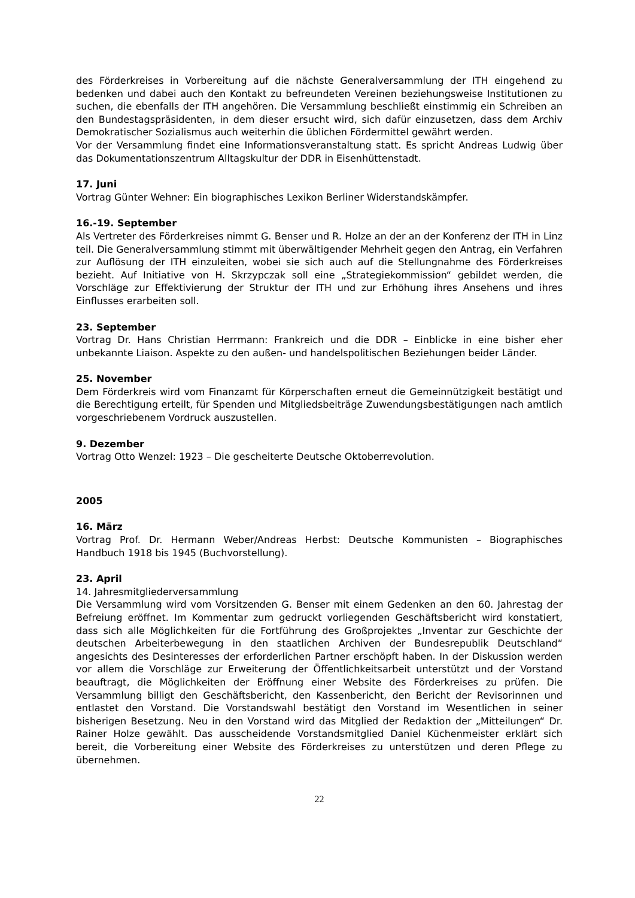des Förderkreises in Vorbereitung auf die nächste Generalversammlung der ITH eingehend zu bedenken und dabei auch den Kontakt zu befreundeten Vereinen beziehungsweise Institutionen zu suchen, die ebenfalls der ITH angehören. Die Versammlung beschließt einstimmig ein Schreiben an den Bundestagspräsidenten, in dem dieser ersucht wird, sich dafür einzusetzen, dass dem Archiv Demokratischer Sozialismus auch weiterhin die üblichen Fördermittel gewährt werden.
Vor der Versammlung findet eine Informationsveranstaltung statt. Es spricht Andreas Ludwig über das Dokumentationszentrum Alltagskultur der DDR in Eisenhüttenstadt.
17. Juni
Vortrag Günter Wehner: Ein biographisches Lexikon Berliner Widerstandskämpfer.
16.-19. September
Als Vertreter des Förderkreises nimmt G. Benser und R. Holze an der an der Konferenz der ITH in Linz teil. Die Generalversammlung stimmt mit überwältigender Mehrheit gegen den Antrag, ein Verfahren zur Auflösung der ITH einzuleiten, wobei sie sich auch auf die Stellungnahme des Förderkreises bezieht. Auf Initiative von H. Skrzypczak soll eine „Strategiekommission“ gebildet werden, die Vorschläge zur Effektivierung der Struktur der ITH und zur Erhöhung ihres Ansehens und ihres Einflusses erarbeiten soll.
23. September
Vortrag Dr. Hans Christian Herrmann: Frankreich und die DDR – Einblicke in eine bisher eher unbekannte Liaison. Aspekte zu den außen- und handelspolitischen Beziehungen beider Länder.
25. November
Dem Förderkreis wird vom Finanzamt für Körperschaften erneut die Gemeinnützigkeit bestätigt und die Berechtigung erteilt, für Spenden und Mitgliedsbeiträge Zuwendungsbestätigungen nach amtlich vorgeschriebenem Vordruck auszustellen.
9. Dezember
Vortrag Otto Wenzel: 1923 – Die gescheiterte Deutsche Oktoberrevolution.
2005
16. März
Vortrag Prof. Dr. Hermann Weber/Andreas Herbst: Deutsche Kommunisten – Biographisches Handbuch 1918 bis 1945 (Buchvorstellung).
23. April
14. Jahresmitgliederversammlung
Die Versammlung wird vom Vorsitzenden G. Benser mit einem Gedenken an den 60. Jahrestag der Befreiung eröffnet. Im Kommentar zum gedruckt vorliegenden Geschäftsbericht wird konstatiert, dass sich alle Möglichkeiten für die Fortführung des Großprojektes „Inventar zur Geschichte der deutschen Arbeiterbewegung in den staatlichen Archiven der Bundesrepublik Deutschland“ angesichts des Desinteresses der erforderlichen Partner erschöpft haben. In der Diskussion werden vor allem die Vorschläge zur Erweiterung der Öffentlichkeitsarbeit unterstützt und der Vorstand beauftragt, die Möglichkeiten der Eröffnung einer Website des Förderkreises zu prüfen. Die Versammlung billigt den Geschäftsbericht, den Kassenbericht, den Bericht der Revisorinnen und entlastet den Vorstand. Die Vorstandswahl bestätigt den Vorstand im Wesentlichen in seiner bisherigen Besetzung. Neu in den Vorstand wird das Mitglied der Redaktion der „Mitteilungen“ Dr. Rainer Holze gewählt. Das ausscheidende Vorstandsmitglied Daniel Küchenmeister erklärt sich bereit, die Vorbereitung einer Website des Förderkreises zu unterstützen und deren Pflege zu übernehmen.
22